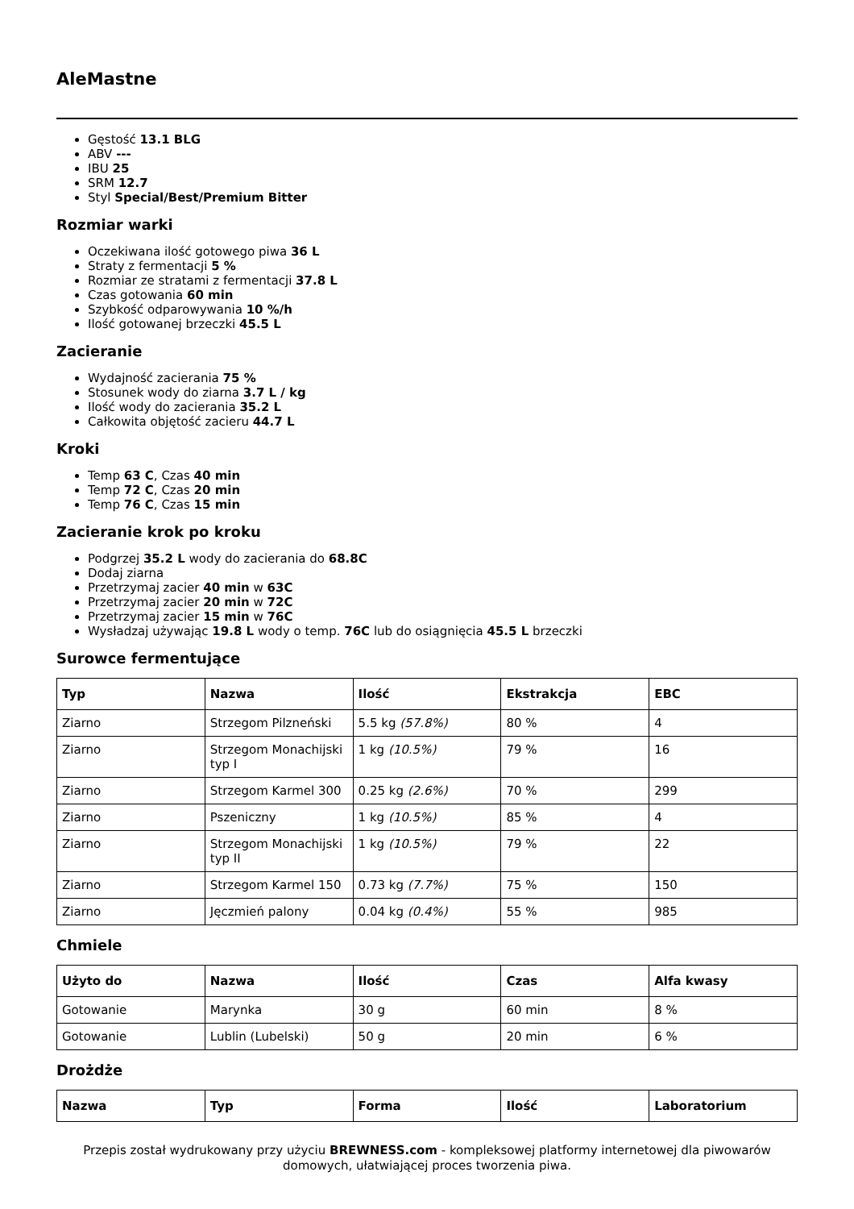AleMastne
Gęstość 13.1 BLG
ABV ---
IBU 25
SRM 12.7
Styl Special/Best/Premium Bitter
Rozmiar warki
Oczekiwana ilość gotowego piwa 36 L
Straty z fermentacji 5 %
Rozmiar ze stratami z fermentacji 37.8 L
Czas gotowania 60 min
Szybkość odparowywania 10 %/h
Ilość gotowanej brzeczki 45.5 L
Zacieranie
Wydajność zacierania 75 %
Stosunek wody do ziarna 3.7 L / kg
Ilość wody do zacierania 35.2 L
Całkowita objętość zacieru 44.7 L
Kroki
Temp 63 C, Czas 40 min
Temp 72 C, Czas 20 min
Temp 76 C, Czas 15 min
Zacieranie krok po kroku
Podgrzej 35.2 L wody do zacierania do 68.8C
Dodaj ziarna
Przetrzymaj zacier 40 min w 63C
Przetrzymaj zacier 20 min w 72C
Przetrzymaj zacier 15 min w 76C
Wysładzaj używając 19.8 L wody o temp. 76C lub do osiągnięcia 45.5 L brzeczki
Surowce fermentujące
| Typ | Nazwa | Ilość | Ekstrakcja | EBC |
| --- | --- | --- | --- | --- |
| Ziarno | Strzegom Pilzneński | 5.5 kg (57.8%) | 80 % | 4 |
| Ziarno | Strzegom Monachijski typ I | 1 kg (10.5%) | 79 % | 16 |
| Ziarno | Strzegom Karmel 300 | 0.25 kg (2.6%) | 70 % | 299 |
| Ziarno | Pszeniczny | 1 kg (10.5%) | 85 % | 4 |
| Ziarno | Strzegom Monachijski typ II | 1 kg (10.5%) | 79 % | 22 |
| Ziarno | Strzegom Karmel 150 | 0.73 kg (7.7%) | 75 % | 150 |
| Ziarno | Jęczmień palony | 0.04 kg (0.4%) | 55 % | 985 |
Chmiele
| Użyto do | Nazwa | Ilość | Czas | Alfa kwasy |
| --- | --- | --- | --- | --- |
| Gotowanie | Marynka | 30 g | 60 min | 8 % |
| Gotowanie | Lublin (Lubelski) | 50 g | 20 min | 6 % |
Drożdże
| Nazwa | Typ | Forma | Ilość | Laboratorium |
| --- | --- | --- | --- | --- |
Przepis został wydrukowany przy użyciu BREWNESS.com - kompleksowej platformy internetowej dla piwowarów domowych, ułatwiającej proces tworzenia piwa.